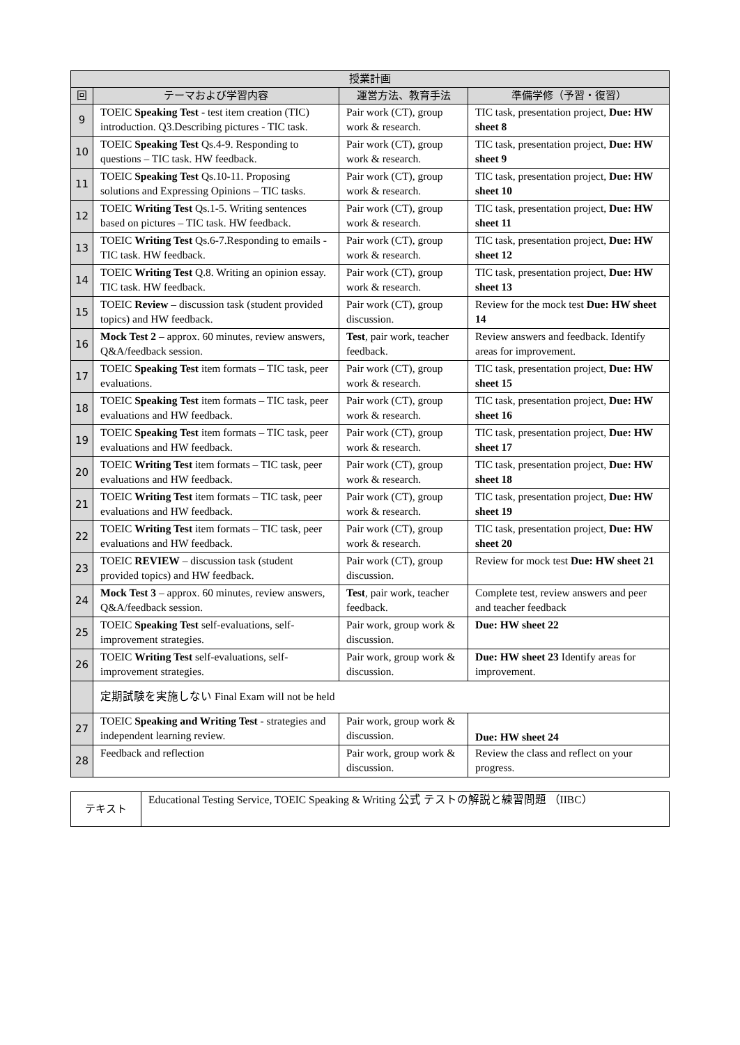| 授業計画 | | | |
| --- | --- | --- | --- |
| 回 | テーマおよび学習内容 | 運営方法、教育手法 | 準備学修（予習・復習） |
| 9 | TOEIC Speaking Test - test item creation (TIC) introduction. Q3.Describing pictures - TIC task. | Pair work (CT), group work & research. | TIC task, presentation project, Due: HW sheet 8 |
| 10 | TOEIC Speaking Test Qs.4-9. Responding to questions – TIC task. HW feedback. | Pair work (CT), group work & research. | TIC task, presentation project, Due: HW sheet 9 |
| 11 | TOEIC Speaking Test Qs.10-11. Proposing solutions and Expressing Opinions – TIC tasks. | Pair work (CT), group work & research. | TIC task, presentation project, Due: HW sheet 10 |
| 12 | TOEIC Writing Test Qs.1-5. Writing sentences based on pictures – TIC task. HW feedback. | Pair work (CT), group work & research. | TIC task, presentation project, Due: HW sheet 11 |
| 13 | TOEIC Writing Test Qs.6-7.Responding to emails - TIC task. HW feedback. | Pair work (CT), group work & research. | TIC task, presentation project, Due: HW sheet 12 |
| 14 | TOEIC Writing Test Q.8. Writing an opinion essay. TIC task. HW feedback. | Pair work (CT), group work & research. | TIC task, presentation project, Due: HW sheet 13 |
| 15 | TOEIC Review – discussion task (student provided topics) and HW feedback. | Pair work (CT), group discussion. | Review for the mock test Due: HW sheet 14 |
| 16 | Mock Test 2 – approx. 60 minutes, review answers, Q&A/feedback session. | Test , pair work, teacher feedback. | Review answers and feedback. Identify areas for improvement. |
| 17 | TOEIC Speaking Test item formats – TIC task, peer evaluations. | Pair work (CT), group work & research. | TIC task, presentation project, Due: HW sheet 15 |
| 18 | TOEIC Speaking Test item formats – TIC task, peer evaluations and HW feedback. | Pair work (CT), group work & research. | TIC task, presentation project, Due: HW sheet 16 |
| 19 | TOEIC Speaking Test item formats – TIC task, peer evaluations and HW feedback. | Pair work (CT), group work & research. | TIC task, presentation project, Due: HW sheet 17 |
| 20 | TOEIC Writing Test item formats – TIC task, peer evaluations and HW feedback. | Pair work (CT), group work & research. | TIC task, presentation project, Due: HW sheet 18 |
| 21 | TOEIC Writing Test item formats – TIC task, peer evaluations and HW feedback. | Pair work (CT), group work & research. | TIC task, presentation project, Due: HW sheet 19 |
| 22 | TOEIC Writing Test item formats – TIC task, peer evaluations and HW feedback. | Pair work (CT), group work & research. | TIC task, presentation project, Due: HW sheet 20 |
| 23 | TOEIC REVIEW – discussion task (student provided topics) and HW feedback. | Pair work (CT), group discussion. | Review for mock test Due: HW sheet 21 |
| 24 | Mock Test 3 – approx. 60 minutes, review answers, Q&A/feedback session. | Test , pair work, teacher feedback. | Complete test, review answers and peer and teacher feedback |
| 25 | TOEIC Speaking Test self-evaluations, self-improvement strategies. | Pair work, group work & discussion. | Due: HW sheet 22 |
| 26 | TOEIC Writing Test self-evaluations, self-improvement strategies. | Pair work, group work & discussion. | Due: HW sheet 23 Identify areas for improvement. |
| | 定期試験を実施しない Final Exam will not be held | | |
| 27 | TOEIC Speaking and Writing Test - strategies and independent learning review. | Pair work, group work & discussion. | Due: HW sheet 24 |
| 28 | Feedback and reflection | Pair work, group work & discussion. | Review the class and reflect on your progress. |
| テキスト | Educational Testing Service, TOEIC Speaking & Writing 公式 テストの解説と練習問題 （IIBC） |